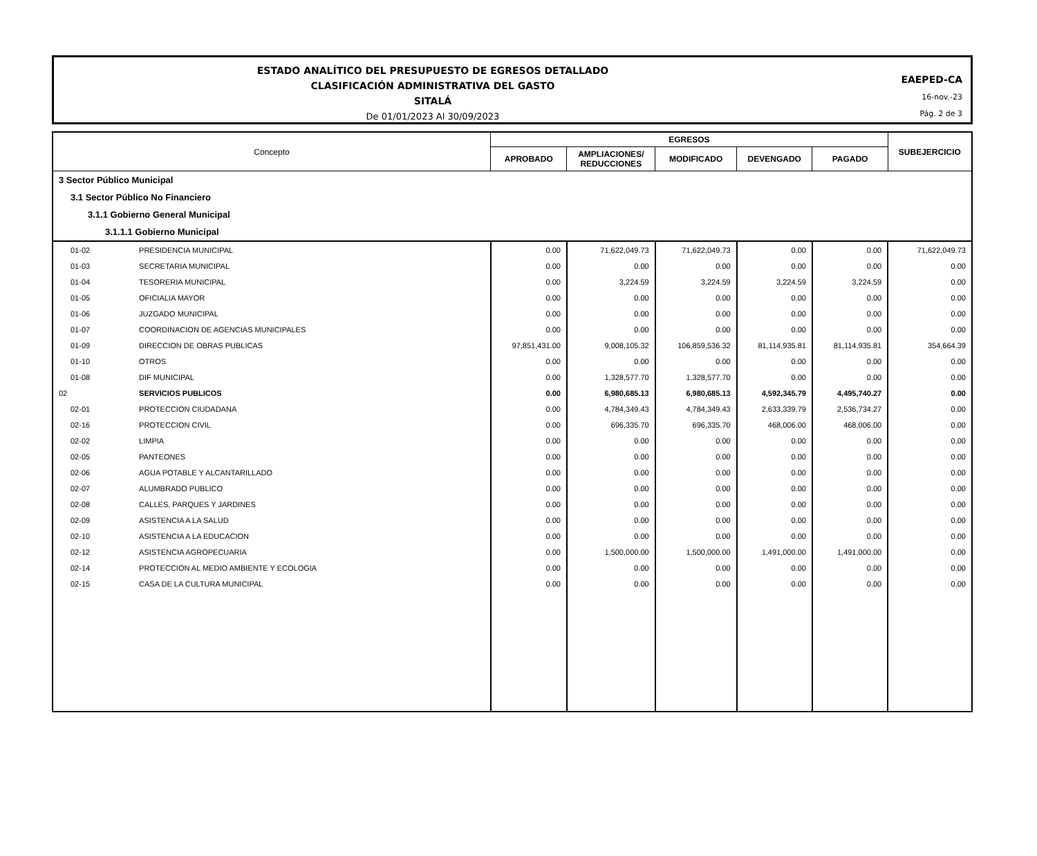ESTADO ANALÍTICO DEL PRESUPUESTO DE EGRESOS DETALLADO
CLASIFICACIÓN ADMINISTRATIVA DEL GASTO
SITALÁ
De 01/01/2023 Al 30/09/2023
EAEPED-CA
16-nov.-23
Pág. 2 de 3
| Concepto | | EGRESOS | | | | | SUBEJERCICIO |
| --- | --- | --- | --- | --- | --- | --- | --- |
| | | APROBADO | AMPLIACIONES/ REDUCCIONES | MODIFICADO | DEVENGADO | PAGADO | |
| 3 Sector Público Municipal | | | | | | | |
| 3.1 Sector Público No Financiero | | | | | | | |
| 3.1.1 Gobierno General Municipal | | | | | | | |
| 3.1.1.1 Gobierno Municipal | | | | | | | |
| 01-02 | PRESIDENCIA MUNICIPAL | 0.00 | 71,622,049.73 | 71,622,049.73 | 0.00 | 0.00 | 71,622,049.73 |
| 01-03 | SECRETARIA MUNICIPAL | 0.00 | 0.00 | 0.00 | 0.00 | 0.00 | 0.00 |
| 01-04 | TESORERIA MUNICIPAL | 0.00 | 3,224.59 | 3,224.59 | 3,224.59 | 3,224.59 | 0.00 |
| 01-05 | OFICIALIA MAYOR | 0.00 | 0.00 | 0.00 | 0.00 | 0.00 | 0.00 |
| 01-06 | JUZGADO MUNICIPAL | 0.00 | 0.00 | 0.00 | 0.00 | 0.00 | 0.00 |
| 01-07 | COORDINACION DE AGENCIAS MUNICIPALES | 0.00 | 0.00 | 0.00 | 0.00 | 0.00 | 0.00 |
| 01-09 | DIRECCION DE OBRAS PUBLICAS | 97,851,431.00 | 9,008,105.32 | 106,859,536.32 | 81,114,935.81 | 81,114,935.81 | 354,664.39 |
| 01-10 | OTROS | 0.00 | 0.00 | 0.00 | 0.00 | 0.00 | 0.00 |
| 01-08 | DIF MUNICIPAL | 0.00 | 1,328,577.70 | 1,328,577.70 | 0.00 | 0.00 | 0.00 |
| 02 | SERVICIOS PUBLICOS | 0.00 | 6,980,685.13 | 6,980,685.13 | 4,592,345.79 | 4,495,740.27 | 0.00 |
| 02-01 | PROTECCION CIUDADANA | 0.00 | 4,784,349.43 | 4,784,349.43 | 2,633,339.79 | 2,536,734.27 | 0.00 |
| 02-16 | PROTECCION CIVIL | 0.00 | 696,335.70 | 696,335.70 | 468,006.00 | 468,006.00 | 0.00 |
| 02-02 | LIMPIA | 0.00 | 0.00 | 0.00 | 0.00 | 0.00 | 0.00 |
| 02-05 | PANTEONES | 0.00 | 0.00 | 0.00 | 0.00 | 0.00 | 0.00 |
| 02-06 | AGUA POTABLE Y ALCANTARILLADO | 0.00 | 0.00 | 0.00 | 0.00 | 0.00 | 0.00 |
| 02-07 | ALUMBRADO PUBLICO | 0.00 | 0.00 | 0.00 | 0.00 | 0.00 | 0.00 |
| 02-08 | CALLES, PARQUES Y JARDINES | 0.00 | 0.00 | 0.00 | 0.00 | 0.00 | 0.00 |
| 02-09 | ASISTENCIA A LA SALUD | 0.00 | 0.00 | 0.00 | 0.00 | 0.00 | 0.00 |
| 02-10 | ASISTENCIA A LA EDUCACION | 0.00 | 0.00 | 0.00 | 0.00 | 0.00 | 0.00 |
| 02-12 | ASISTENCIA AGROPECUARIA | 0.00 | 1,500,000.00 | 1,500,000.00 | 1,491,000.00 | 1,491,000.00 | 0.00 |
| 02-14 | PROTECCION AL MEDIO AMBIENTE Y ECOLOGIA | 0.00 | 0.00 | 0.00 | 0.00 | 0.00 | 0.00 |
| 02-15 | CASA DE LA CULTURA MUNICIPAL | 0.00 | 0.00 | 0.00 | 0.00 | 0.00 | 0.00 |